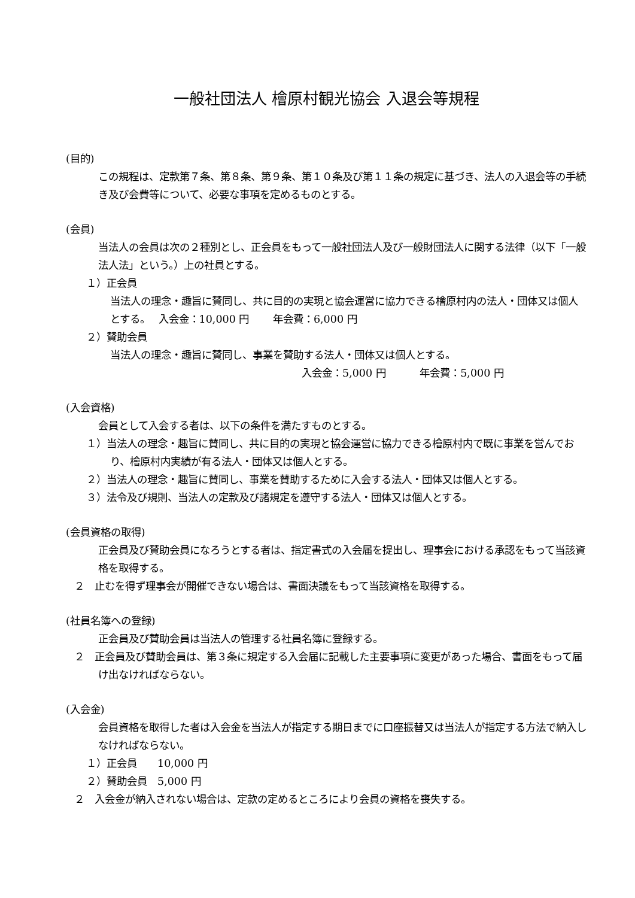一般社団法人 檜原村観光協会 入退会等規程
(目的)
この規程は、定款第７条、第８条、第９条、第１０条及び第１１条の規定に基づき、法人の入退会等の手続き及び会費等について、必要な事項を定めるものとする。
(会員)
当法人の会員は次の２種別とし、正会員をもって一般社団法人及び一般財団法人に関する法律（以下「一般法人法」という。）上の社員とする。
１）正会員
当法人の理念・趣旨に賛同し、共に目的の実現と協会運営に協力できる檜原村内の法人・団体又は個人とする。　 入会金：10,000 円　　 年会費：6,000 円
２）賛助会員
当法人の理念・趣旨に賛同し、事業を賛助する法人・団体又は個人とする。
入会金：5,000 円　　　 年会費：5,000 円
(入会資格)
会員として入会する者は、以下の条件を満たすものとする。
１）当法人の理念・趣旨に賛同し、共に目的の実現と協会運営に協力できる檜原村内で既に事業を営んでおり、檜原村内実績が有る法人・団体又は個人とする。
２）当法人の理念・趣旨に賛同し、事業を賛助するために入会する法人・団体又は個人とする。
３）法令及び規則、当法人の定款及び諸規定を遵守する法人・団体又は個人とする。
(会員資格の取得)
正会員及び賛助会員になろうとする者は、指定書式の入会届を提出し、理事会における承認をもって当該資格を取得する。
２　止むを得ず理事会が開催できない場合は、書面決議をもって当該資格を取得する。
(社員名簿への登録)
正会員及び賛助会員は当法人の管理する社員名簿に登録する。
２　正会員及び賛助会員は、第３条に規定する入会届に記載した主要事項に変更があった場合、書面をもって届け出なければならない。
(入会金)
会員資格を取得した者は入会金を当法人が指定する期日までに口座振替又は当法人が指定する方法で納入しなければならない。
１）正会員　　10,000 円
２）賛助会員　5,000 円
２　入会金が納入されない場合は、定款の定めるところにより会員の資格を喪失する。